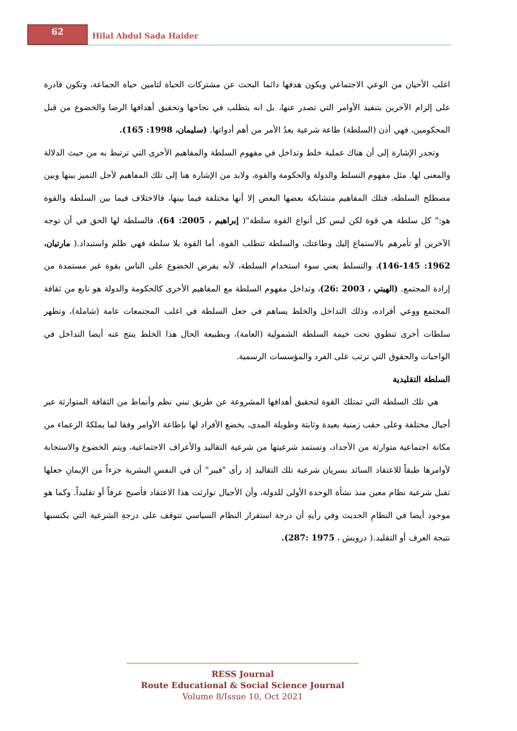62
Hilal Abdul Sada Haider
اغلب الأحيان من الوعي الاجتماعي ويكون هدفها دائما البحث عن مشتركات الحياة لتامين حياة الجماعة، وتكون قادرة على إلزام الآخرين بتنفيذ الأوامر التي تصدر عنها، بل انه يتطلب في نجاحها وتحقيق أهدافها الرضا والخضوع من قبل المحكومين، فهي أذن (السلطة) طاعة شرعية يعدُ الأمر من أهم أدواتها. (سليمان، 1998: 165).
وتجدر الإشارة إلى أن هناك عملية خلط وتداخل في مفهوم السلطة والمفاهيم الأخرى التي ترتبط به من حيث الدلالة والمعنى لها. مثل مفهوم التسلط والدولة والحكومة والقوة، ولابد من الإشارة هنا إلى تلك المفاهيم لأجل التميز بينها وبين مصطلح السلطة، فتلك المفاهيم متشابكة بعضها البعض إلا أنها مختلفة فيما بينها، فالاختلاف فيما بين السلطة والقوة هو:" كل سلطة هي قوة لكن ليس كل أنواع القوة سلطة"( إبراهيم ، 2005: 64)، فالسلطة لها الحق في أن توجه الآخرين أو تأمرهم بالاستماع إليك وطاعتك، والسلطة تتطلب القوة، أما القوة بلا سلطة فهي ظلم واستبداد.( مارتيان، 1962: 145-146)، والتسلط يعني سوء استخدام السلطة، لأنه يفرض الخضوع على الناس بقوة غير مستمدة من إرادة المجتمع. (الهيتي ، 2003 :26)، وتداخل مفهوم السلطة مع المفاهيم الأخرى كالحكومة والدولة هو نابع من ثقافة المجتمع ووعي أفراده، وذلك التداخل والخلط يساهم في جعل السلطة في اغلب المجتمعات عامة (شاملة)، وتظهر سلطات أخرى تنطوي تحت خيمة السلطة الشمولية (العامة)، وبطبيعة الحال هذا الخلط ينتج عنه أيضا التداخل في الواجبات والحقوق التي ترتب على الفرد والمؤسسات الرسمية.
السلطة التقليدية
هي تلك السلطة التي تمتلك القوة لتحقيق أهدافها المشروعة عن طريق تبني نظم وأنماط من الثقافة المتوارثة عبر أجيال مختلفة وعلى حقب زمنية بعيدة وثابتة وطويلة المدى، يخضع الأفراد لها بإطاعة الأوامر وفقا لما يملكهُ الزعماء من مكانة اجتماعية متوارثة من الأجداد، وتستمد شرعيتها من شرعية التقاليد والأعراف الاجتماعية، ويتم الخضوع والاستجابة لأوامرها طبقاً للاعتقاد السائد بسريان شرعية تلك التقاليد إذ رأى "فيبر" أن في النفسِ البشرية جزءاً من الإيمانِ جعلها تقبل شرعية نظام معين منذ نشأة الوحدة الأولى للدولة، وأن الأجيال توارثت هذا الاعتقاد فأصبح عرفاً أو تقليداً. وكما هو موجود أيضا في النظامِ الحديث وفي رأيهِ أن درجة استقرار النظام السياسي تتوقف على درجةِ الشرعية التي يكتسبها نتيجة العرف أو التقليد.( درويش ، 1975 :287).
RESS Journal
Route Educational & Social Science Journal
Volume 8/Issue 10, Oct 2021